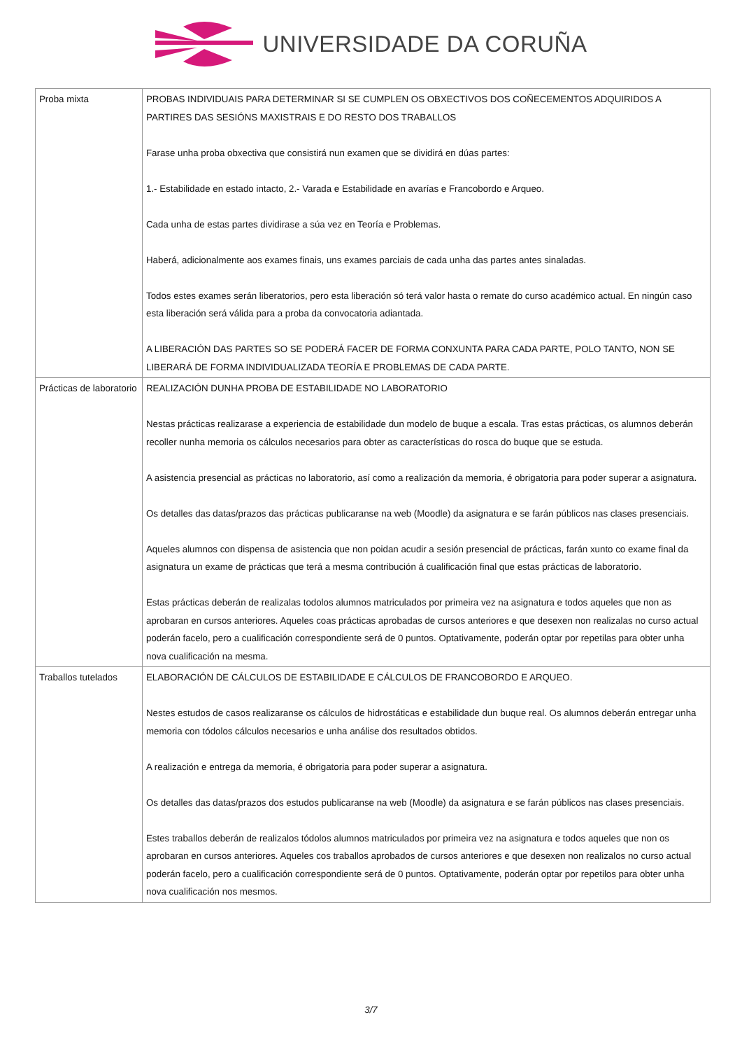UNIVERSIDADE DA CORUÑA
| Proba mixta | PROBAS INDIVIDUAIS PARA DETERMINAR SI SE CUMPLEN OS OBXECTIVOS DOS COÑECEMENTOS ADQUIRIDOS A PARTIRES DAS SESIÓNS MAXISTRAIS E DO RESTO DOS TRABALLOS Farase unha proba obxectiva que consistirá nun examen que se dividirá en dúas partes: 1.- Estabilidade en estado intacto, 2.- Varada e Estabilidade en avarías e Francobordo e Arqueo. Cada unha de estas partes dividirase a súa vez en Teoría e Problemas. Haberá, adicionalmente aos exames finais, uns exames parciais de cada unha das partes antes sinaladas. Todos estes exames serán liberatorios, pero esta liberación só terá valor hasta o remate do curso académico actual. En ningún caso esta liberación será válida para a proba da convocatoria adiantada. A LIBERACIÓN DAS PARTES SO SE PODERÁ FACER DE FORMA CONXUNTA PARA CADA PARTE, POLO TANTO, NON SE LIBERARÁ DE FORMA INDIVIDUALIZADA TEORÍA E PROBLEMAS DE CADA PARTE. |
| Prácticas de laboratorio | REALIZACIÓN DUNHA PROBA DE ESTABILIDADE NO LABORATORIO Nestas prácticas realizarase a experiencia de estabilidade dun modelo de buque a escala. Tras estas prácticas, os alumnos deberán recoller nunha memoria os cálculos necesarios para obter as características do rosca do buque que se estuda. A asistencia presencial as prácticas no laboratorio, así como a realización da memoria, é obrigatoria para poder superar a asignatura. Os detalles das datas/prazos das prácticas publicaranse na web (Moodle) da asignatura e se farán públicos nas clases presenciais. Aqueles alumnos con dispensa de asistencia que non poidan acudir a sesión presencial de prácticas, farán xunto co exame final da asignatura un exame de prácticas que terá a mesma contribución á cualificación final que estas prácticas de laboratorio. Estas prácticas deberán de realizalas todolos alumnos matriculados por primeira vez na asignatura e todos aqueles que non as aprobaran en cursos anteriores. Aqueles coas prácticas aprobadas de cursos anteriores e que desexen non realizalas no curso actual poderán facelo, pero a cualificación correspondiente será de 0 puntos. Optativamente, poderán optar por repetilas para obter unha nova cualificación na mesma. |
| Traballos tutelados | ELABORACIÓN DE CÁLCULOS DE ESTABILIDADE E CÁLCULOS DE FRANCOBORDO E ARQUEO. Nestes estudos de casos realizaranse os cálculos de hidrostáticas e estabilidade dun buque real. Os alumnos deberán entregar unha memoria con tódolos cálculos necesarios e unha análise dos resultados obtidos. A realización e entrega da memoria, é obrigatoria para poder superar a asignatura. Os detalles das datas/prazos dos estudos publicaranse na web (Moodle) da asignatura e se farán públicos nas clases presenciais. Estes traballos deberán de realizalos tódolos alumnos matriculados por primeira vez na asignatura e todos aqueles que non os aprobaran en cursos anteriores. Aqueles cos traballos aprobados de cursos anteriores e que desexen non realizalos no curso actual poderán facelo, pero a cualificación correspondiente será de 0 puntos. Optativamente, poderán optar por repetilos para obter unha nova cualificación nos mesmos. |
3/7